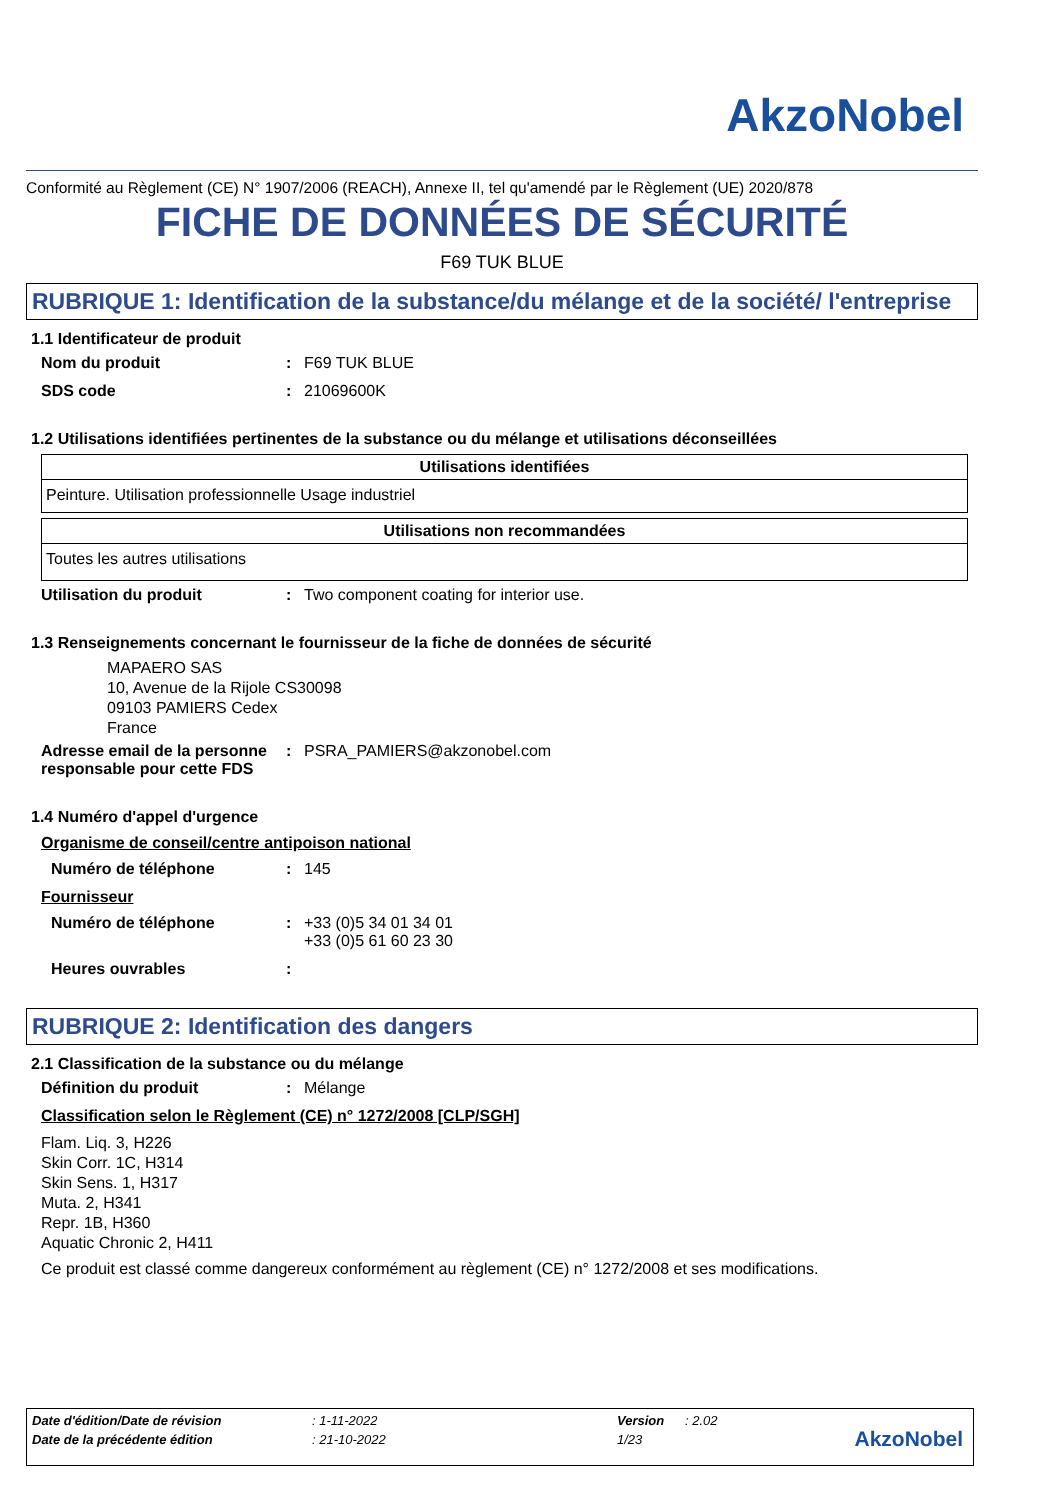AkzoNobel
Conformité au Règlement (CE) N° 1907/2006 (REACH), Annexe II, tel qu'amendé par le Règlement (UE) 2020/878
FICHE DE DONNÉES DE SÉCURITÉ
F69 TUK BLUE
RUBRIQUE 1: Identification de la substance/du mélange et de la société/ l'entreprise
1.1 Identificateur de produit
Nom du produit: F69 TUK BLUE
SDS code: 21069600K
1.2 Utilisations identifiées pertinentes de la substance ou du mélange et utilisations déconseillées
| Utilisations identifiées |
| --- |
| Peinture. Utilisation professionnelle Usage industriel |
| Utilisations non recommandées |
| --- |
| Toutes les autres utilisations |
Utilisation du produit: Two component coating for interior use.
1.3 Renseignements concernant le fournisseur de la fiche de données de sécurité
MAPAERO SAS
10, Avenue de la Rijole CS30098
09103 PAMIERS Cedex
France
Adresse email de la personne responsable pour cette FDS: PSRA_PAMIERS@akzonobel.com
1.4 Numéro d'appel d'urgence
Organisme de conseil/centre antipoison national
Numéro de téléphone: 145
Fournisseur
Numéro de téléphone: +33 (0)5 34 01 34 01
+33 (0)5 61 60 23 30
Heures ouvrables:
RUBRIQUE 2: Identification des dangers
2.1 Classification de la substance ou du mélange
Définition du produit: Mélange
Classification selon le Règlement (CE) n° 1272/2008 [CLP/SGH]
Flam. Liq. 3, H226
Skin Corr. 1C, H314
Skin Sens. 1, H317
Muta. 2, H341
Repr. 1B, H360
Aquatic Chronic 2, H411
Ce produit est classé comme dangereux conformément au règlement (CE) n° 1272/2008 et ses modifications.
| Date d'édition/Date de révision | : 1-11-2022 | Version | : 2.02 |
| Date de la précédente édition | : 21-10-2022 | 1/23 | |
AkzoNobel